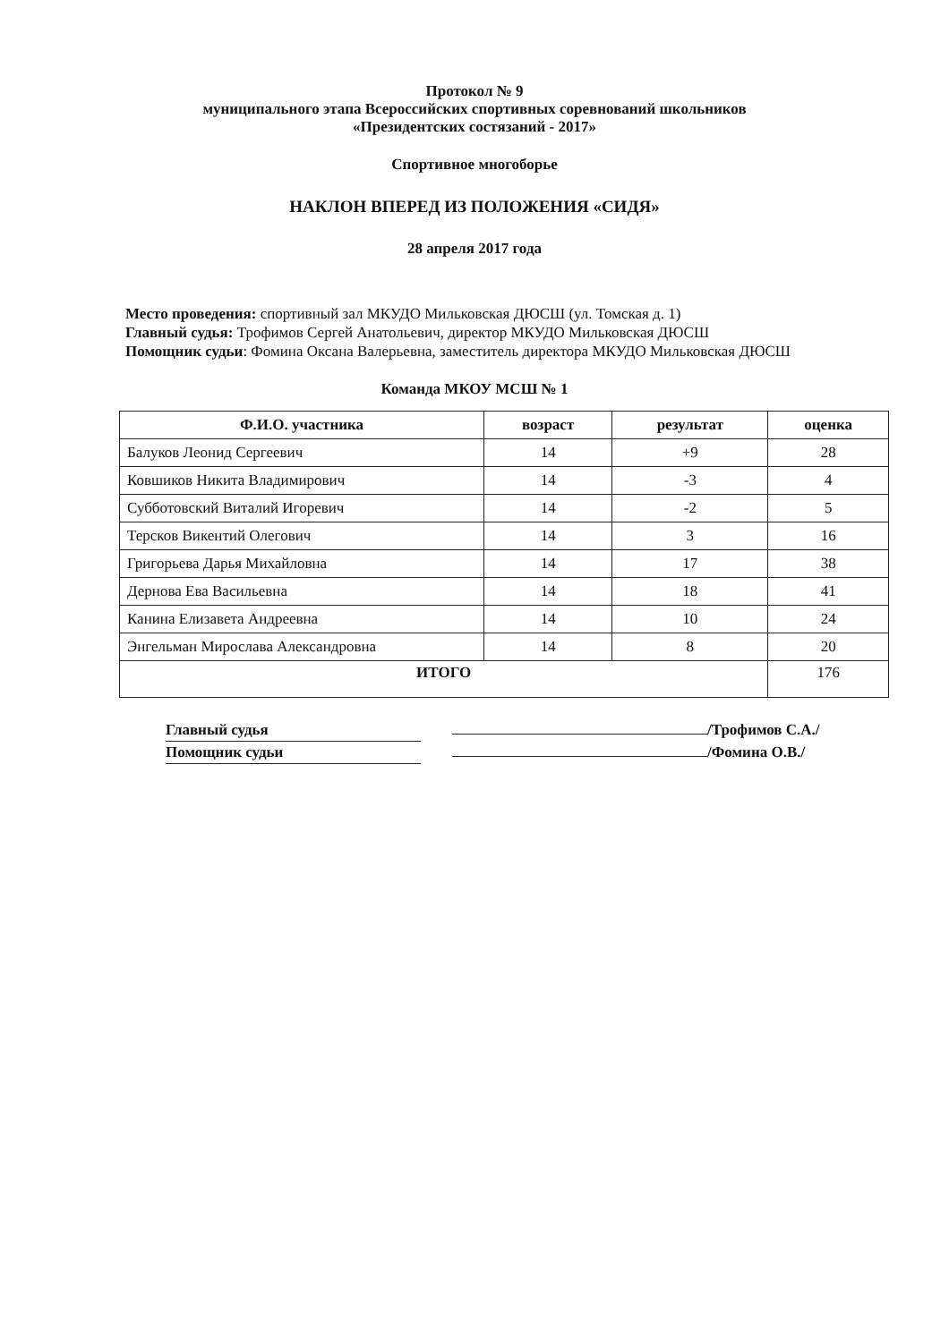Протокол № 9
муниципального этапа Всероссийских спортивных соревнований школьников
«Президентских состязаний - 2017»
Спортивное многоборье
НАКЛОН ВПЕРЕД ИЗ ПОЛОЖЕНИЯ «СИДЯ»
28 апреля 2017 года
Место проведения: спортивный зал МКУДО Мильковская ДЮСШ (ул. Томская д. 1)
Главный судья: Трофимов Сергей Анатольевич, директор МКУДО Мильковская ДЮСШ
Помощник судьи: Фомина Оксана Валерьевна, заместитель директора МКУДО Мильковская ДЮСШ
Команда МКОУ МСШ № 1
| Ф.И.О. участника | возраст | результат | оценка |
| --- | --- | --- | --- |
| Балуков Леонид Сергеевич | 14 | +9 | 28 |
| Ковшиков Никита Владимирович | 14 | -3 | 4 |
| Субботовский Виталий Игоревич | 14 | -2 | 5 |
| Терсков Викентий Олегович | 14 | 3 | 16 |
| Григорьева Дарья Михайловна | 14 | 17 | 38 |
| Дернова Ева Васильевна | 14 | 18 | 41 |
| Канина Елизавета Андреевна | 14 | 10 | 24 |
| Энгельман Мирослава Александровна | 14 | 8 | 20 |
| ИТОГО | | | 176 |
Главный судья /Трофимов С.А./
Помощник судьи /Фомина О.В./